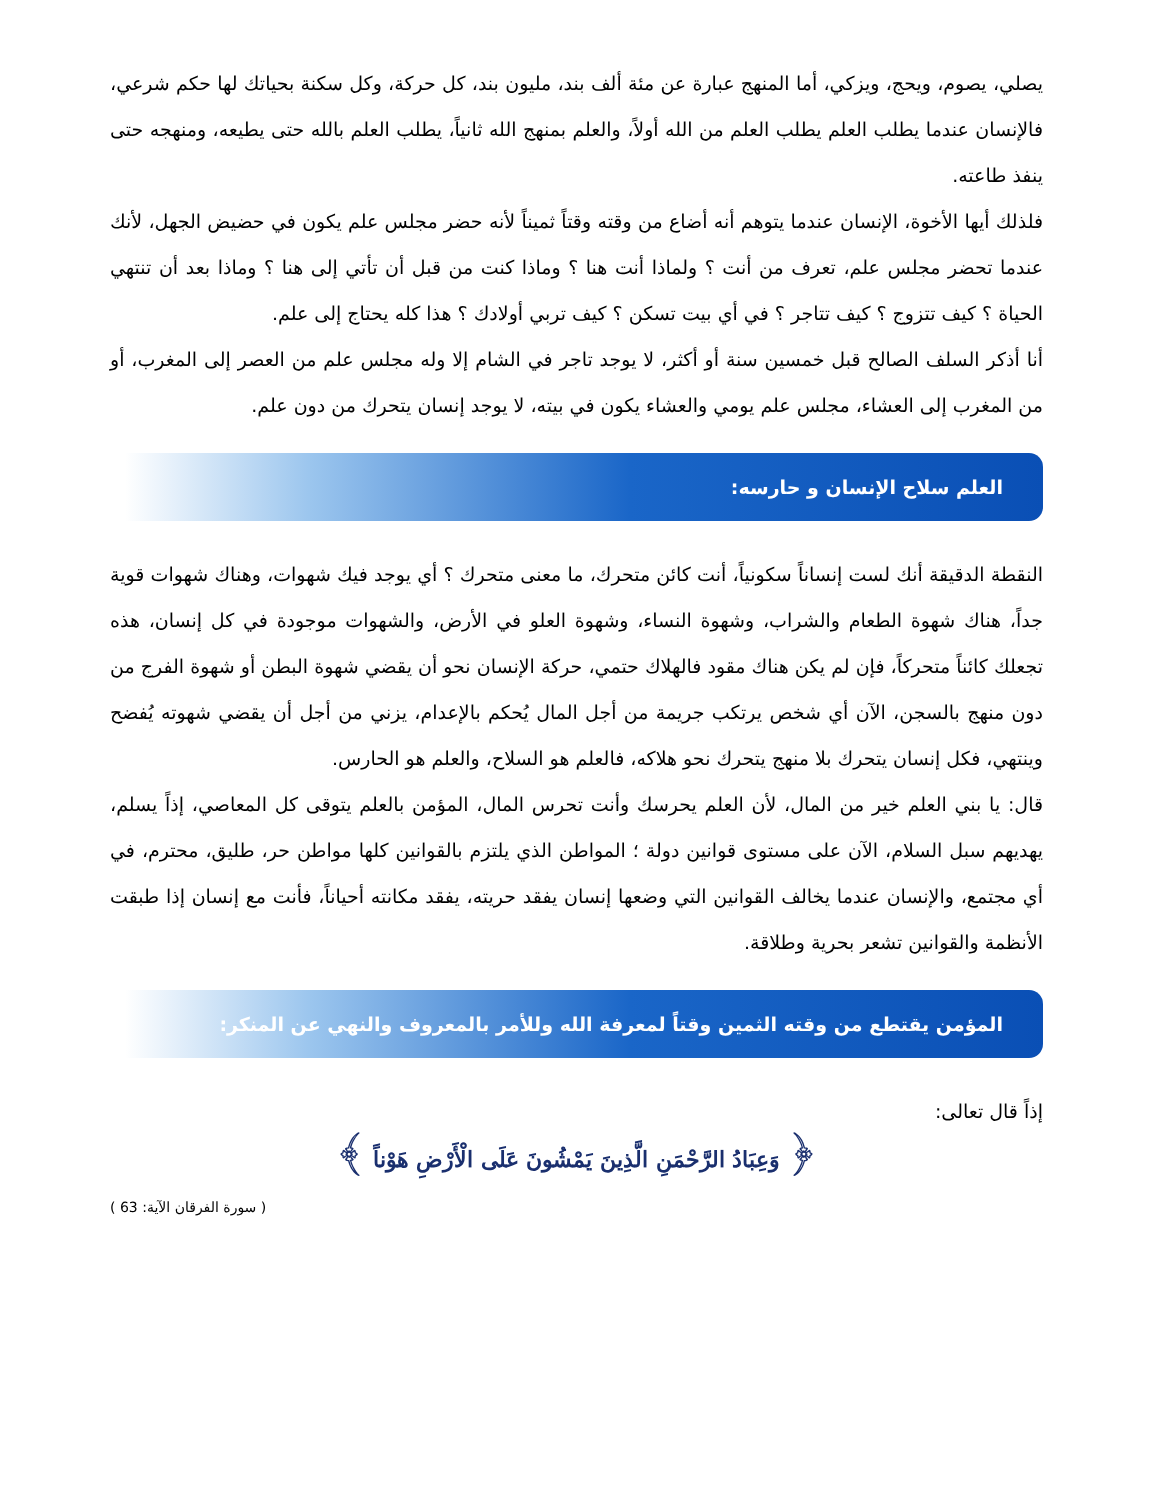يصلي، يصوم، ويحج، ويزكي، أما المنهج عبارة عن مئة ألف بند، مليون بند، كل حركة، وكل سكنة بحياتك لها حكم شرعي، فالإنسان عندما يطلب العلم يطلب العلم من الله أولاً، والعلم بمنهج الله ثانياً، يطلب العلم بالله حتى يطيعه، ومنهجه حتى ينفذ طاعته.
فلذلك أيها الأخوة، الإنسان عندما يتوهم أنه أضاع من وقته وقتاً ثميناً لأنه حضر مجلس علم يكون في حضيض الجهل، لأنك عندما تحضر مجلس علم، تعرف من أنت ؟ ولماذا أنت هنا ؟ وماذا كنت من قبل أن تأتي إلى هنا ؟ وماذا بعد أن تنتهي الحياة ؟ كيف تتزوج ؟ كيف تتاجر ؟ في أي بيت تسكن ؟ كيف تربي أولادك ؟ هذا كله يحتاج إلى علم.
أنا أذكر السلف الصالح قبل خمسين سنة أو أكثر، لا يوجد تاجر في الشام إلا وله مجلس علم من العصر إلى المغرب، أو من المغرب إلى العشاء، مجلس علم يومي والعشاء يكون في بيته، لا يوجد إنسان يتحرك من دون علم.
العلم سلاح الإنسان و حارسه:
النقطة الدقيقة أنك لست إنساناً سكونياً، أنت كائن متحرك، ما معنى متحرك ؟ أي يوجد فيك شهوات، وهناك شهوات قوية جداً، هناك شهوة الطعام والشراب، وشهوة النساء، وشهوة العلو في الأرض، والشهوات موجودة في كل إنسان، هذه تجعلك كائناً متحركاً، فإن لم يكن هناك مقود فالهلاك حتمي، حركة الإنسان نحو أن يقضي شهوة البطن أو شهوة الفرج من دون منهج بالسجن، الآن أي شخص يرتكب جريمة من أجل المال يُحكم بالإعدام، يزني من أجل أن يقضي شهوته يُفضح وينتهي، فكل إنسان يتحرك بلا منهج يتحرك نحو هلاكه، فالعلم هو السلاح، والعلم هو الحارس.
قال: يا بني العلم خير من المال، لأن العلم يحرسك وأنت تحرس المال، المؤمن بالعلم يتوقى كل المعاصي، إذاً يسلم، يهديهم سبل السلام، الآن على مستوى قوانين دولة ؛ المواطن الذي يلتزم بالقوانين كلها مواطن حر، طليق، محترم، في أي مجتمع، والإنسان عندما يخالف القوانين التي وضعها إنسان يفقد حريته، يفقد مكانته أحياناً، فأنت مع إنسان إذا طبقت الأنظمة والقوانين تشعر بحرية وطلاقة.
المؤمن يقتطع من وقته الثمين وقتاً لمعرفة الله وللأمر بالمعروف والنهي عن المنكر:
إذاً قال تعالى:
﴿ وَعِبَادُ الرَّحْمَنِ الَّذِينَ يَمْشُونَ عَلَى الْأَرْضِ هَوْناً ﴾
( سورة الفرقان الآية: 63 )